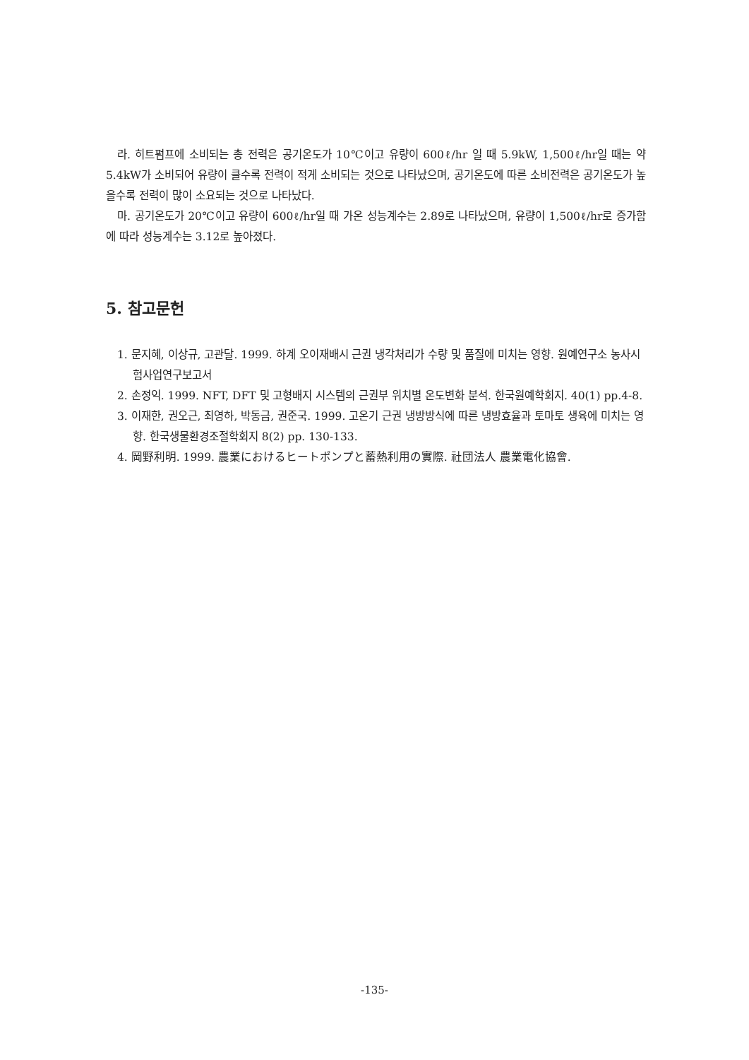라. 히트펌프에 소비되는 총 전력은 공기온도가 10℃이고 유량이 600ℓ/hr 일 때 5.9kW, 1,500ℓ/hr일 때는 약 5.4kW가 소비되어 유량이 클수록 전력이 적게 소비되는 것으로 나타났으며, 공기온도에 따른 소비전력은 공기온도가 높을수록 전력이 많이 소요되는 것으로 나타났다.
마. 공기온도가 20℃이고 유량이 600ℓ/hr일 때 가온 성능계수는 2.89로 나타났으며, 유량이 1,500ℓ/hr로 증가함에 따라 성능계수는 3.12로 높아졌다.
5. 참고문헌
1. 문지혜, 이상규, 고관달. 1999. 하계 오이재배시 근권 냉각처리가 수량 및 품질에 미치는 영향. 원예연구소 농사시험사업연구보고서
2. 손정익. 1999. NFT, DFT 및 고형배지 시스템의 근권부 위치별 온도변화 분석. 한국원예학회지. 40(1) pp.4-8.
3. 이재한, 권오근, 최영하, 박동금, 권준국. 1999. 고온기 근권 냉방방식에 따른 냉방효율과 토마토 생육에 미치는 영향. 한국생물환경조절학회지 8(2) pp. 130-133.
4. 岡野利明. 1999. 農業におけるヒートポンプと蓄熱利用の實際. 社団法人 農業電化協會.
-135-